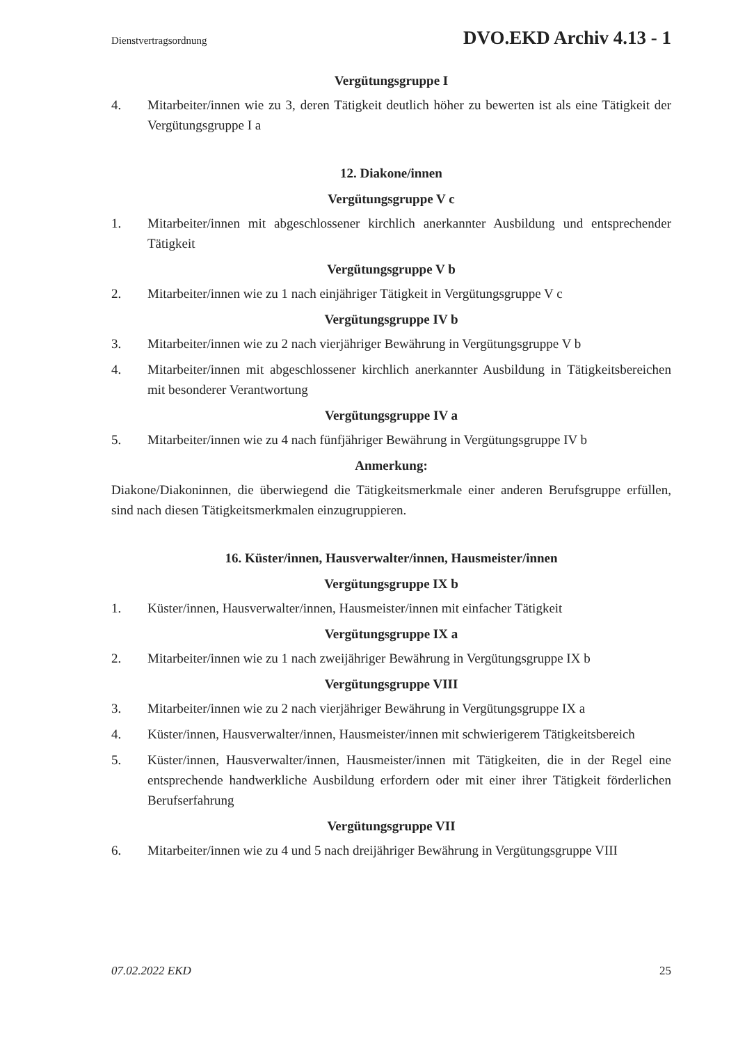Dienstvertragsordnung DVO.EKD Archiv 4.13 - 1
Vergütungsgruppe I
4. Mitarbeiter/innen wie zu 3, deren Tätigkeit deutlich höher zu bewerten ist als eine Tätigkeit der Vergütungsgruppe I a
12. Diakone/innen
Vergütungsgruppe V c
1. Mitarbeiter/innen mit abgeschlossener kirchlich anerkannter Ausbildung und entsprechender Tätigkeit
Vergütungsgruppe V b
2. Mitarbeiter/innen wie zu 1 nach einjähriger Tätigkeit in Vergütungsgruppe V c
Vergütungsgruppe IV b
3. Mitarbeiter/innen wie zu 2 nach vierjähriger Bewährung in Vergütungsgruppe V b
4. Mitarbeiter/innen mit abgeschlossener kirchlich anerkannter Ausbildung in Tätigkeitsbereichen mit besonderer Verantwortung
Vergütungsgruppe IV a
5. Mitarbeiter/innen wie zu 4 nach fünfjähriger Bewährung in Vergütungsgruppe IV b
Anmerkung:
Diakone/Diakoninnen, die überwiegend die Tätigkeitsmerkmale einer anderen Berufsgruppe erfüllen, sind nach diesen Tätigkeitsmerkmalen einzugruppieren.
16. Küster/innen, Hausverwalter/innen, Hausmeister/innen
Vergütungsgruppe IX b
1. Küster/innen, Hausverwalter/innen, Hausmeister/innen mit einfacher Tätigkeit
Vergütungsgruppe IX a
2. Mitarbeiter/innen wie zu 1 nach zweijähriger Bewährung in Vergütungsgruppe IX b
Vergütungsgruppe VIII
3. Mitarbeiter/innen wie zu 2 nach vierjähriger Bewährung in Vergütungsgruppe IX a
4. Küster/innen, Hausverwalter/innen, Hausmeister/innen mit schwierigerem Tätigkeitsbereich
5. Küster/innen, Hausverwalter/innen, Hausmeister/innen mit Tätigkeiten, die in der Regel eine entsprechende handwerkliche Ausbildung erfordern oder mit einer ihrer Tätigkeit förderlichen Berufserfahrung
Vergütungsgruppe VII
6. Mitarbeiter/innen wie zu 4 und 5 nach dreijähriger Bewährung in Vergütungsgruppe VIII
07.02.2022 EKD 25